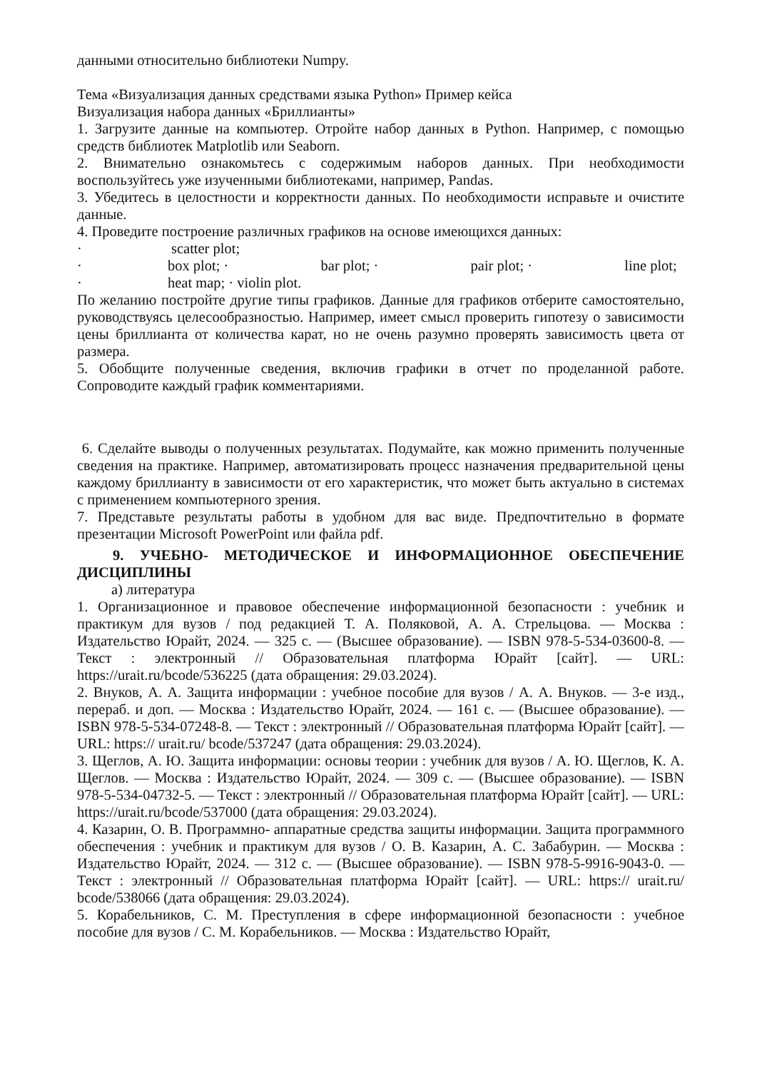данными относительно библиотеки Numpy.
Тема «Визуализация данных средствами языка Python» Пример кейса
Визуализация набора данных «Бриллианты»
1. Загрузите данные на компьютер. Отройте набор данных в Python. Например, с помощью средств библиотек Matplotlib или Seaborn.
2. Внимательно ознакомьтесь с содержимым наборов данных. При необходимости воспользуйтесь уже изученными библиотеками, например, Pandas.
3. Убедитесь в целостности и корректности данных. По необходимости исправьте и очистите данные.
4. Проведите построение различных графиков на основе имеющихся данных:
· scatter plot;
· box plot; · bar plot; · pair plot; · line plot;
· heat map; · violin plot.
По желанию постройте другие типы графиков. Данные для графиков отберите самостоятельно, руководствуясь целесообразностью. Например, имеет смысл проверить гипотезу о зависимости цены бриллианта от количества карат, но не очень разумно проверять зависимость цвета от размера.
5. Обобщите полученные сведения, включив графики в отчет по проделанной работе. Сопроводите каждый график комментариями.
6. Сделайте выводы о полученных результатах. Подумайте, как можно применить полученные сведения на практике. Например, автоматизировать процесс назначения предварительной цены каждому бриллианту в зависимости от его характеристик, что может быть актуально в системах с применением компьютерного зрения.
7. Представьте результаты работы в удобном для вас виде. Предпочтительно в формате презентации Microsoft PowerPoint или файла pdf.
9. УЧЕБНО- МЕТОДИЧЕСКОЕ И ИНФОРМАЦИОННОЕ ОБЕСПЕЧЕНИЕ ДИСЦИПЛИНЫ
а) литература
1. Организационное и правовое обеспечение информационной безопасности : учебник и практикум для вузов / под редакцией Т. А. Поляковой, А. А. Стрельцова. — Москва : Издательство Юрайт, 2024. — 325 с. — (Высшее образование). — ISBN 978-5-534-03600-8. — Текст : электронный // Образовательная платформа Юрайт [сайт]. — URL: https://urait.ru/bcode/536225 (дата обращения: 29.03.2024).
2. Внуков, А. А. Защита информации : учебное пособие для вузов / А. А. Внуков. — 3-е изд., перераб. и доп. — Москва : Издательство Юрайт, 2024. — 161 с. — (Высшее образование). — ISBN 978-5-534-07248-8. — Текст : электронный // Образовательная платформа Юрайт [сайт]. — URL: https:// urait.ru/ bcode/537247 (дата обращения: 29.03.2024).
3. Щеглов, А. Ю. Защита информации: основы теории : учебник для вузов / А. Ю. Щеглов, К. А. Щеглов. — Москва : Издательство Юрайт, 2024. — 309 с. — (Высшее образование). — ISBN 978-5-534-04732-5. — Текст : электронный // Образовательная платформа Юрайт [сайт]. — URL: https://urait.ru/bcode/537000 (дата обращения: 29.03.2024).
4. Казарин, О. В. Программно- аппаратные средства защиты информации. Защита программного обеспечения : учебник и практикум для вузов / О. В. Казарин, А. С. Забабурин. — Москва : Издательство Юрайт, 2024. — 312 с. — (Высшее образование). — ISBN 978-5-9916-9043-0. — Текст : электронный // Образовательная платформа Юрайт [сайт]. — URL: https:// urait.ru/ bcode/538066 (дата обращения: 29.03.2024).
5. Корабельников, С. М. Преступления в сфере информационной безопасности : учебное пособие для вузов / С. М. Корабельников. — Москва : Издательство Юрайт,